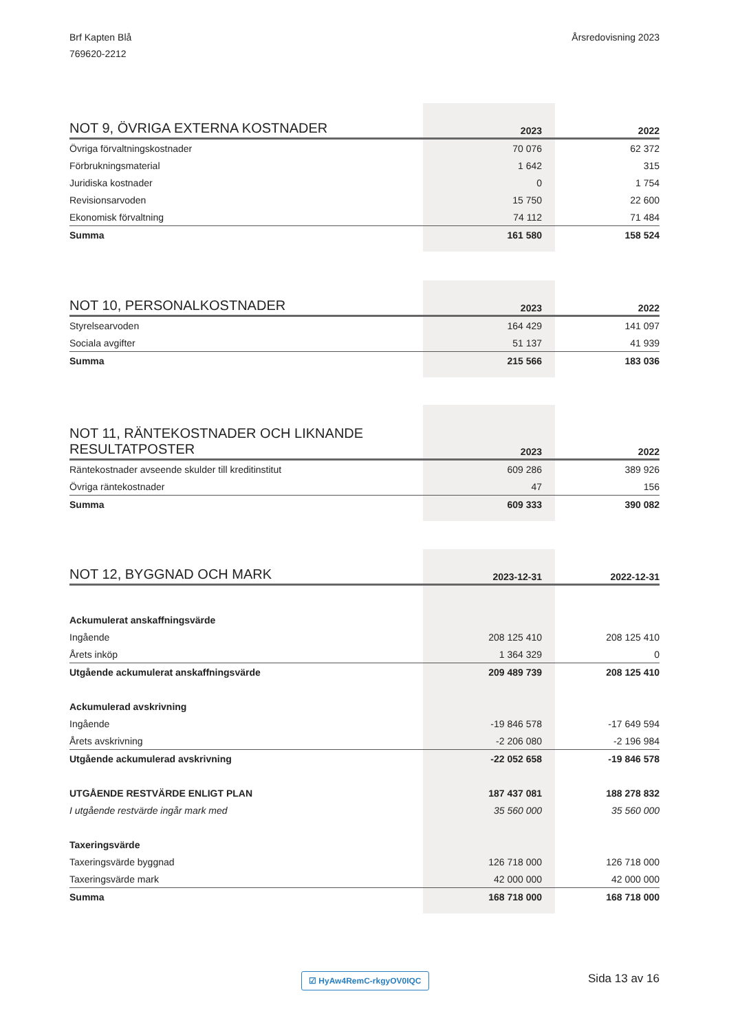Brf Kapten Blå
769620-2212
Årsredovisning 2023
| NOT 9, ÖVRIGA EXTERNA KOSTNADER | 2023 | 2022 |
| --- | --- | --- |
| Övriga förvaltningskostnader | 70 076 | 62 372 |
| Förbrukningsmaterial | 1 642 | 315 |
| Juridiska kostnader | 0 | 1 754 |
| Revisionsarvoden | 15 750 | 22 600 |
| Ekonomisk förvaltning | 74 112 | 71 484 |
| Summa | 161 580 | 158 524 |
| NOT 10, PERSONALKOSTNADER | 2023 | 2022 |
| --- | --- | --- |
| Styrelsearvoden | 164 429 | 141 097 |
| Sociala avgifter | 51 137 | 41 939 |
| Summa | 215 566 | 183 036 |
| NOT 11, RÄNTEKOSTNADER OCH LIKNANDE RESULTATPOSTER | 2023 | 2022 |
| --- | --- | --- |
| Räntekostnader avseende skulder till kreditinstitut | 609 286 | 389 926 |
| Övriga räntekostnader | 47 | 156 |
| Summa | 609 333 | 390 082 |
| NOT 12, BYGGNAD OCH MARK | 2023-12-31 | 2022-12-31 |
| --- | --- | --- |
| Ackumulerat anskaffningsvärde | | |
| Ingående | 208 125 410 | 208 125 410 |
| Årets inköp | 1 364 329 | 0 |
| Utgående ackumulerat anskaffningsvärde | 209 489 739 | 208 125 410 |
| Ackumulerad avskrivning | | |
| Ingående | -19 846 578 | -17 649 594 |
| Årets avskrivning | -2 206 080 | -2 196 984 |
| Utgående ackumulerad avskrivning | -22 052 658 | -19 846 578 |
| UTGÅENDE RESTVÄRDE ENLIGT PLAN | 187 437 081 | 188 278 832 |
| I utgående restvärde ingår mark med | 35 560 000 | 35 560 000 |
| Taxeringsvärde | | |
| Taxeringsvärde byggnad | 126 718 000 | 126 718 000 |
| Taxeringsvärde mark | 42 000 000 | 42 000 000 |
| Summa | 168 718 000 | 168 718 000 |
☑ HyAw4RemC-rkgyOV0IQC Sida 13 av 16